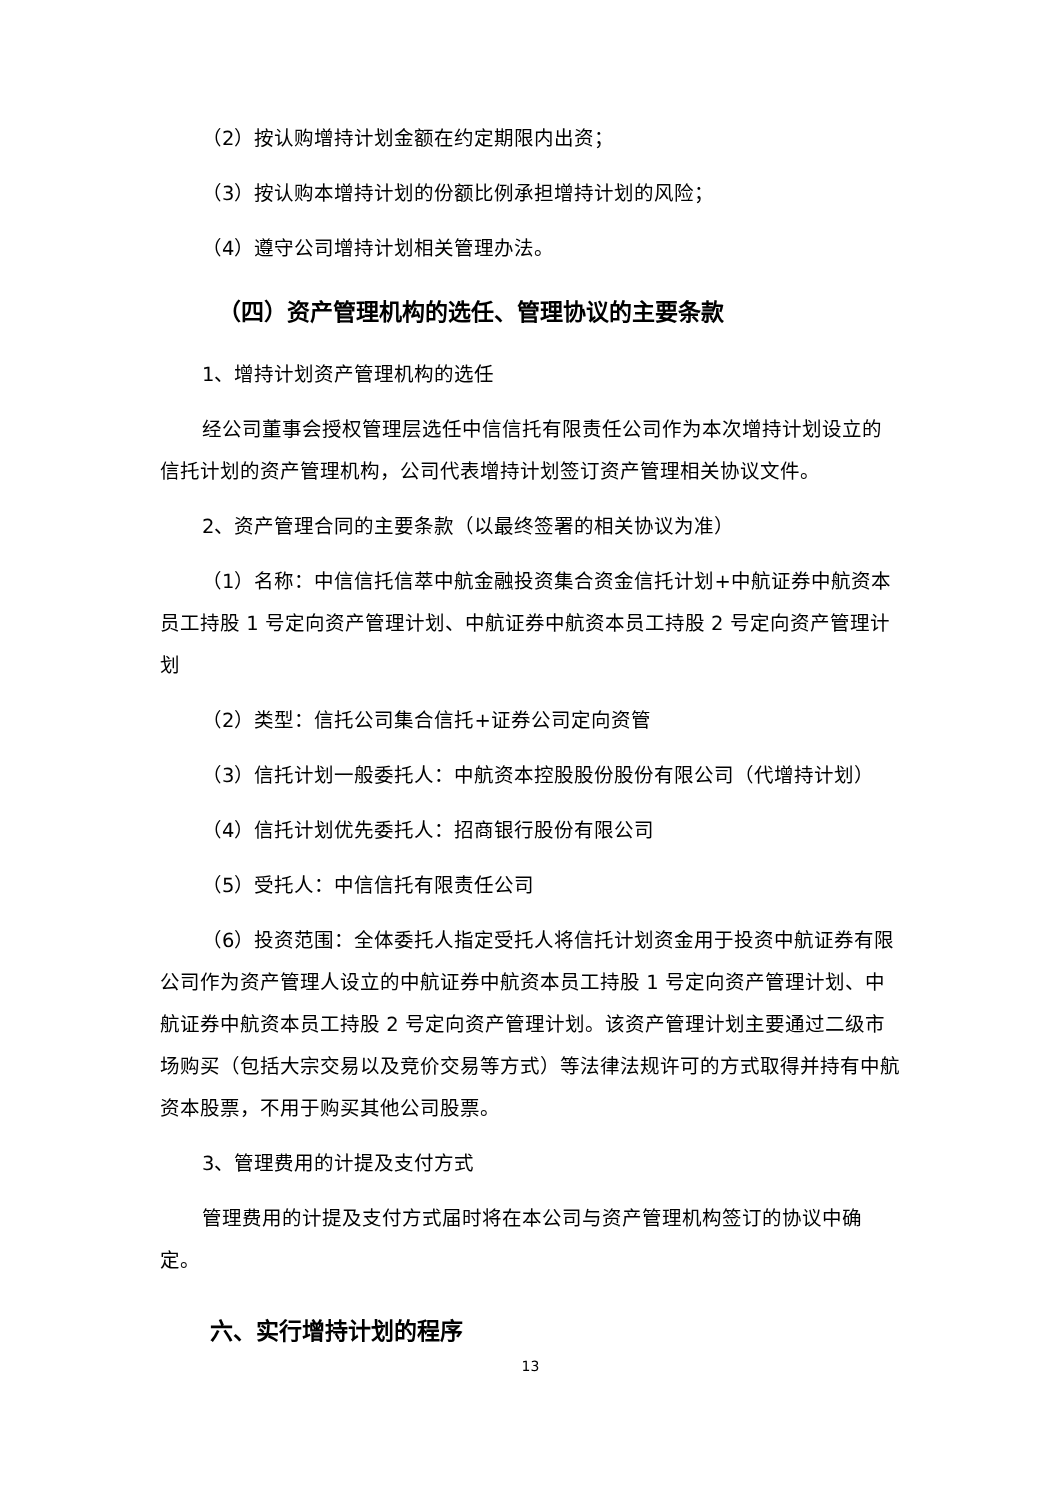（2）按认购增持计划金额在约定期限内出资；
（3）按认购本增持计划的份额比例承担增持计划的风险；
（4）遵守公司增持计划相关管理办法。
（四）资产管理机构的选任、管理协议的主要条款
1、增持计划资产管理机构的选任
经公司董事会授权管理层选任中信信托有限责任公司作为本次增持计划设立的信托计划的资产管理机构，公司代表增持计划签订资产管理相关协议文件。
2、资产管理合同的主要条款（以最终签署的相关协议为准）
（1）名称：中信信托信萃中航金融投资集合资金信托计划+中航证券中航资本员工持股 1 号定向资产管理计划、中航证券中航资本员工持股 2 号定向资产管理计划
（2）类型：信托公司集合信托+证券公司定向资管
（3）信托计划一般委托人：中航资本控股股份股份有限公司（代增持计划）
（4）信托计划优先委托人：招商银行股份有限公司
（5）受托人：中信信托有限责任公司
（6）投资范围：全体委托人指定受托人将信托计划资金用于投资中航证券有限公司作为资产管理人设立的中航证券中航资本员工持股 1 号定向资产管理计划、中航证券中航资本员工持股 2 号定向资产管理计划。该资产管理计划主要通过二级市场购买（包括大宗交易以及竞价交易等方式）等法律法规许可的方式取得并持有中航资本股票，不用于购买其他公司股票。
3、管理费用的计提及支付方式
管理费用的计提及支付方式届时将在本公司与资产管理机构签订的协议中确定。
六、实行增持计划的程序
13